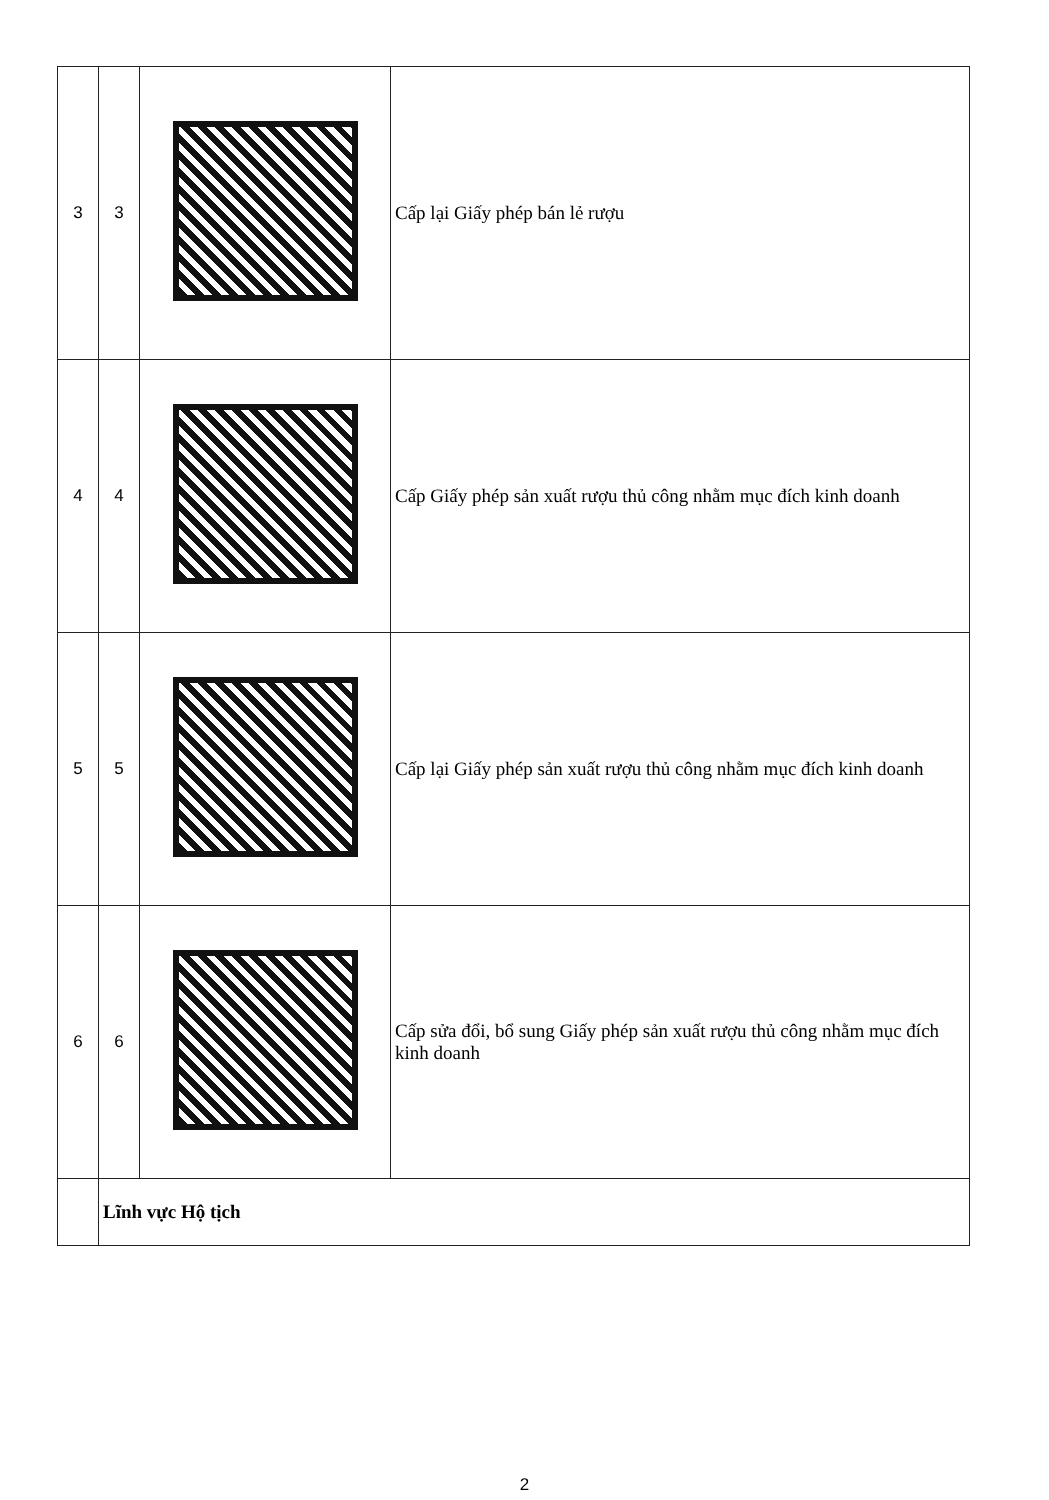| 3 | 3 | | Cấp lại Giấy phép bán lẻ rượu |
| 4 | 4 | | Cấp Giấy phép sản xuất rượu thủ công nhằm mục đích kinh doanh |
| 5 | 5 | | Cấp lại Giấy phép sản xuất rượu thủ công nhằm mục đích kinh doanh |
| 6 | 6 | | Cấp sửa đổi, bổ sung Giấy phép sản xuất rượu thủ công nhằm mục đích kinh doanh |
| | Lĩnh vực Hộ tịch | | |
2